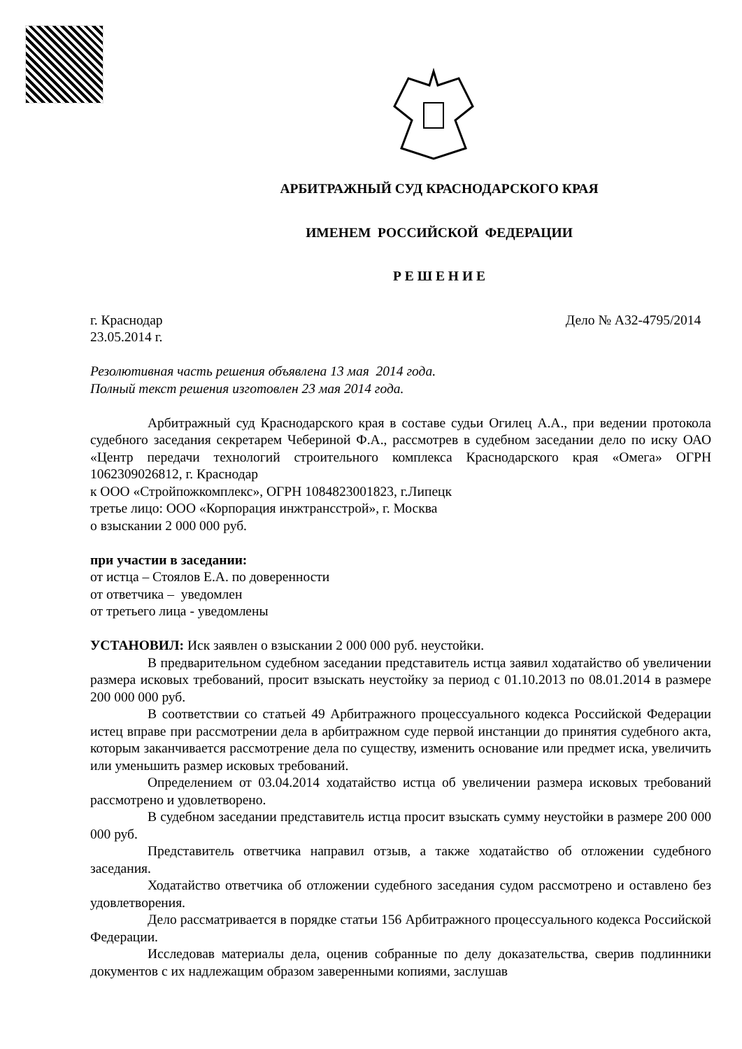АРБИТРАЖНЫЙ СУД КРАСНОДАРСКОГО КРАЯ
ИМЕНЕМ РОССИЙСКОЙ ФЕДЕРАЦИИ
Р Е Ш Е Н И Е
г. Краснодар Дело № А32-4795/2014
23.05.2014 г.
Резолютивная часть решения объявлена 13 мая 2014 года.
Полный текст решения изготовлен 23 мая 2014 года.
Арбитражный суд Краснодарского края в составе судьи Огилец А.А., при ведении протокола судебного заседания секретарем Чебериной Ф.А., рассмотрев в судебном заседании дело по иску ОАО «Центр передачи технологий строительного комплекса Краснодарского края «Омега» ОГРН 1062309026812, г. Краснодар
к ООО «Стройпожкомплекс», ОГРН 1084823001823, г.Липецк
третье лицо: ООО «Корпорация инжтрансстрой», г. Москва
о взыскании 2 000 000 руб.
при участии в заседании:
от истца – Стоялов Е.А. по доверенности
от ответчика – уведомлен
от третьего лица - уведомлены
УСТАНОВИЛ: Иск заявлен о взыскании 2 000 000 руб. неустойки.
В предварительном судебном заседании представитель истца заявил ходатайство об увеличении размера исковых требований, просит взыскать неустойку за период с 01.10.2013 по 08.01.2014 в размере 200 000 000 руб.
В соответствии со статьей 49 Арбитражного процессуального кодекса Российской Федерации истец вправе при рассмотрении дела в арбитражном суде первой инстанции до принятия судебного акта, которым заканчивается рассмотрение дела по существу, изменить основание или предмет иска, увеличить или уменьшить размер исковых требований.
Определением от 03.04.2014 ходатайство истца об увеличении размера исковых требований рассмотрено и удовлетворено.
В судебном заседании представитель истца просит взыскать сумму неустойки в размере 200 000 000 руб.
Представитель ответчика направил отзыв, а также ходатайство об отложении судебного заседания.
Ходатайство ответчика об отложении судебного заседания судом рассмотрено и оставлено без удовлетворения.
Дело рассматривается в порядке статьи 156 Арбитражного процессуального кодекса Российской Федерации.
Исследовав материалы дела, оценив собранные по делу доказательства, сверив подлинники документов с их надлежащим образом заверенными копиями, заслушав